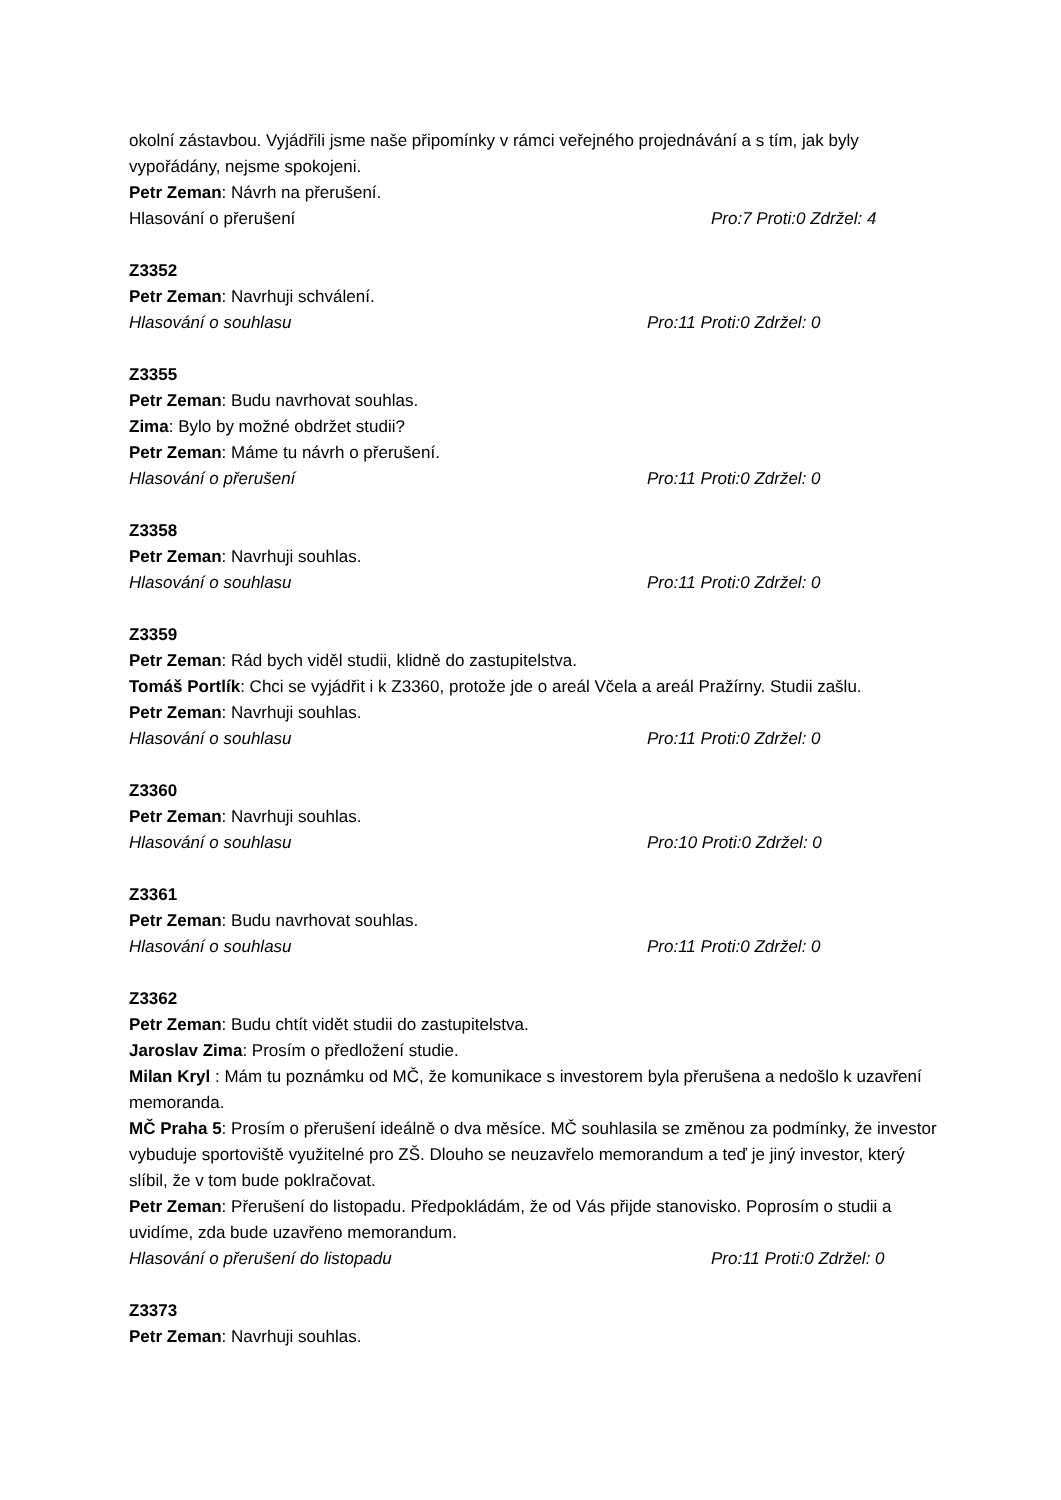okolní zástavbou. Vyjádřili jsme naše připomínky v rámci veřejného projednávání a s tím, jak byly vypořádány, nejsme spokojeni.
Petr Zeman: Návrh na přerušení.
Hlasování o přerušení Pro:7 Proti:0 Zdržel: 4
Z3352
Petr Zeman: Navrhuji schválení.
Hlasování o souhlasu Pro:11 Proti:0 Zdržel: 0
Z3355
Petr Zeman: Budu navrhovat souhlas.
Zima: Bylo by možné obdržet studii?
Petr Zeman: Máme tu návrh o přerušení.
Hlasování o přerušení Pro:11 Proti:0 Zdržel: 0
Z3358
Petr Zeman: Navrhuji souhlas.
Hlasování o souhlasu Pro:11 Proti:0 Zdržel: 0
Z3359
Petr Zeman: Rád bych viděl studii, klidně do zastupitelstva.
Tomáš Portlík: Chci se vyjádřit i k Z3360, protože jde o areál Včela a areál Pražírny. Studii zašlu.
Petr Zeman: Navrhuji souhlas.
Hlasování o souhlasu Pro:11 Proti:0 Zdržel: 0
Z3360
Petr Zeman: Navrhuji souhlas.
Hlasování o souhlasu Pro:10 Proti:0 Zdržel: 0
Z3361
Petr Zeman: Budu navrhovat souhlas.
Hlasování o souhlasu Pro:11 Proti:0 Zdržel: 0
Z3362
Petr Zeman: Budu chtít vidět studii do zastupitelstva.
Jaroslav Zima: Prosím o předložení studie.
Milan Kryl : Mám tu poznámku od MČ, že komunikace s investorem byla přerušena a nedošlo k uzavření memoranda.
MČ Praha 5: Prosím o přerušení ideálně o dva měsíce. MČ souhlasila se změnou za podmínky, že investor vybuduje sportoviště využitelné pro ZŠ. Dlouho se neuzavřelo memorandum a teď je jiný investor, který slíbil, že v tom bude poklračovat.
Petr Zeman: Přerušení do listopadu. Předpokládám, že od Vás přijde stanovisko. Poprosím o studii a uvidíme, zda bude uzavřeno memorandum.
Hlasování o přerušení do listopadu Pro:11 Proti:0 Zdržel: 0
Z3373
Petr Zeman: Navrhuji souhlas.